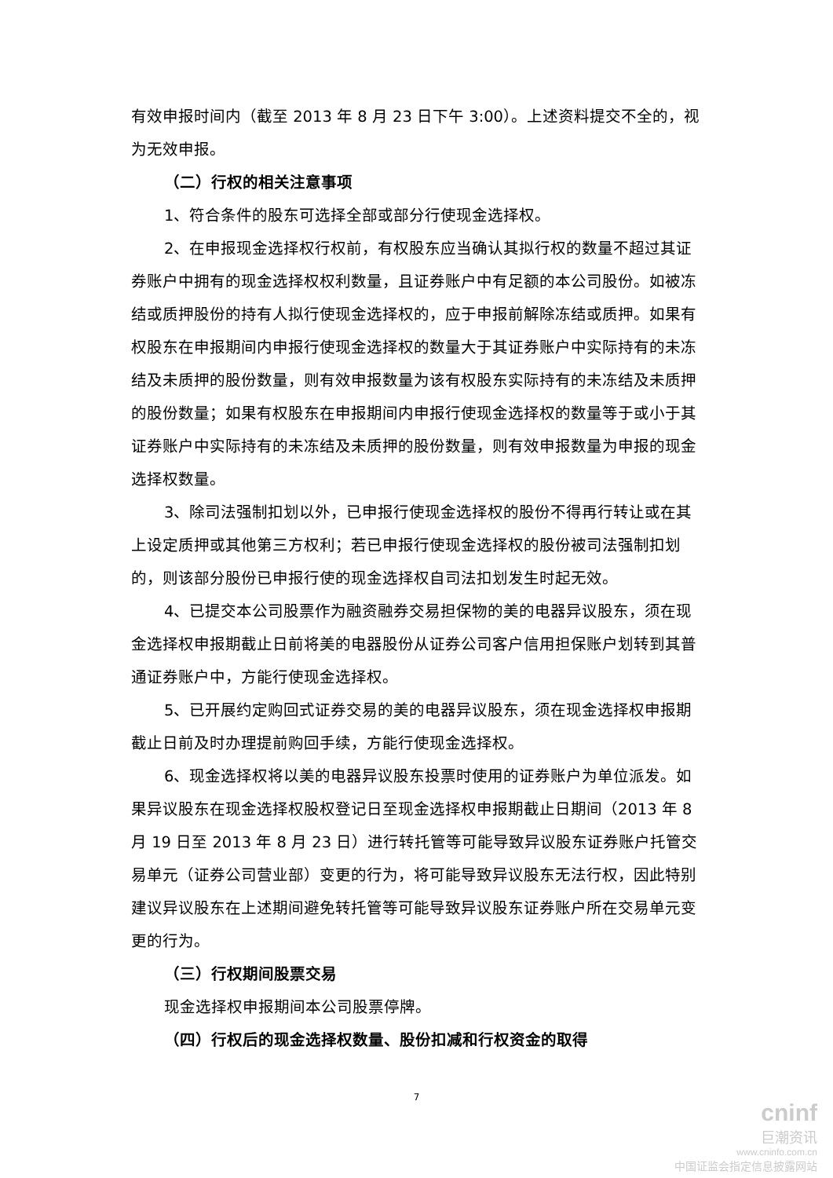有效申报时间内（截至 2013 年 8 月 23 日下午 3:00）。上述资料提交不全的，视为无效申报。
（二）行权的相关注意事项
1、符合条件的股东可选择全部或部分行使现金选择权。
2、在申报现金选择权行权前，有权股东应当确认其拟行权的数量不超过其证券账户中拥有的现金选择权权利数量，且证券账户中有足额的本公司股份。如被冻结或质押股份的持有人拟行使现金选择权的，应于申报前解除冻结或质押。如果有权股东在申报期间内申报行使现金选择权的数量大于其证券账户中实际持有的未冻结及未质押的股份数量，则有效申报数量为该有权股东实际持有的未冻结及未质押的股份数量；如果有权股东在申报期间内申报行使现金选择权的数量等于或小于其证券账户中实际持有的未冻结及未质押的股份数量，则有效申报数量为申报的现金选择权数量。
3、除司法强制扣划以外，已申报行使现金选择权的股份不得再行转让或在其上设定质押或其他第三方权利；若已申报行使现金选择权的股份被司法强制扣划的，则该部分股份已申报行使的现金选择权自司法扣划发生时起无效。
4、已提交本公司股票作为融资融券交易担保物的美的电器异议股东，须在现金选择权申报期截止日前将美的电器股份从证券公司客户信用担保账户划转到其普通证券账户中，方能行使现金选择权。
5、已开展约定购回式证券交易的美的电器异议股东，须在现金选择权申报期截止日前及时办理提前购回手续，方能行使现金选择权。
6、现金选择权将以美的电器异议股东投票时使用的证券账户为单位派发。如果异议股东在现金选择权股权登记日至现金选择权申报期截止日期间（2013 年 8 月 19 日至 2013 年 8 月 23 日）进行转托管等可能导致异议股东证券账户托管交易单元（证券公司营业部）变更的行为，将可能导致异议股东无法行权，因此特别建议异议股东在上述期间避免转托管等可能导致异议股东证券账户所在交易单元变更的行为。
（三）行权期间股票交易
现金选择权申报期间本公司股票停牌。
（四）行权后的现金选择权数量、股份扣减和行权资金的取得
7
cninf
巨潮资讯
www.cninfo.com.cn
中国证监会指定信息披露网站